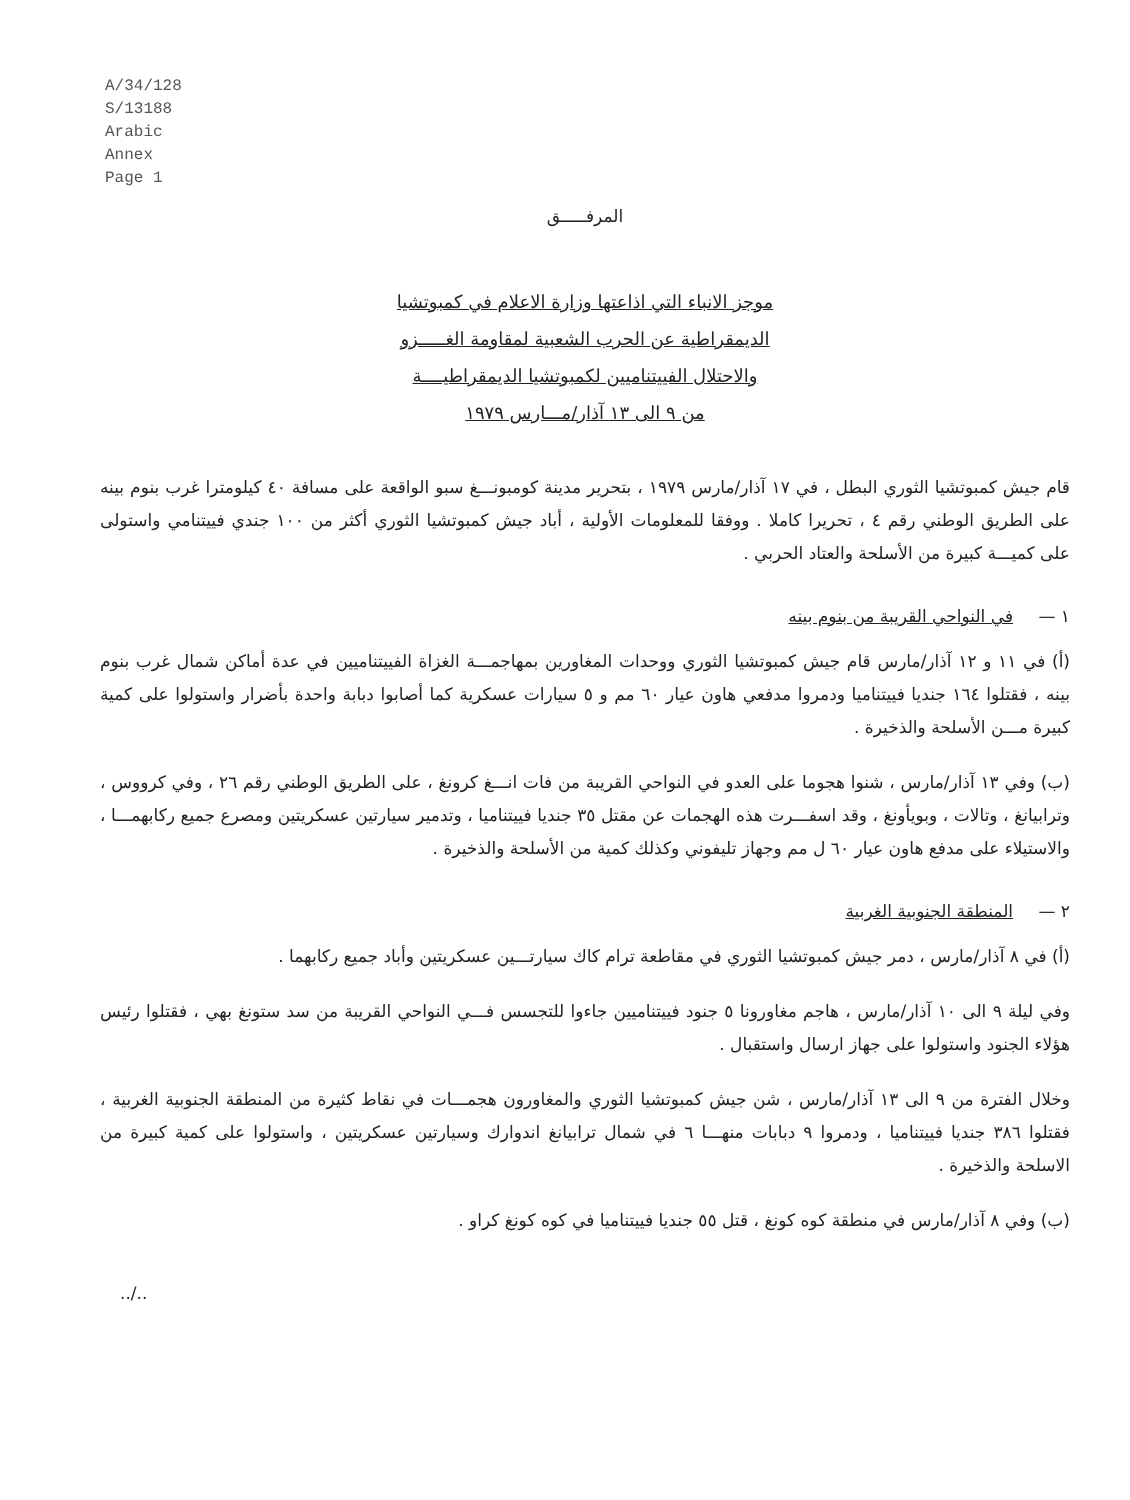A/34/128
S/13188
Arabic
Annex
Page 1
المرفـــــق
موجز الانباء التي اذاعتها وزارة الاعلام في كمبوتشيا
الديمقراطية عن الحرب الشعبية لمقاومة الغـــــزو
والاحتلال الفييتناميين لكمبوتشيا الديمقراطيــــة
من ٩ الى ١٣ آذار/مـــارس ١٩٧٩
قام جيش كمبوتشيا الثوري البطل ، في ١٧ آذار/مارس ١٩٧٩ ، بتحرير مدينة كومبونـــغ سبو الواقعة على مسافة ٤٠ كيلومترا غرب بنوم بينه على الطريق الوطني رقم ٤ ، تحريرا كاملا . ووفقا للمعلومات الأولية ، أباد جيش كمبوتشيا الثوري أكثر من ١٠٠ جندي فييتنامي واستولى على كميـــة كبيرة من الأسلحة والعتاد الحربي .
١ — في النواحي القريبة من بنوم بينه
(أ) في ١١ و ١٢ آذار/مارس قام جيش كمبوتشيا الثوري ووحدات المغاورين بمهاجمـــة الغزاة الفييتناميين في عدة أماكن شمال غرب بنوم بينه ، فقتلوا ١٦٤ جنديا فييتناميا ودمروا مدفعي هاون عيار ٦٠ مم و ٥ سيارات عسكرية كما أصابوا دبابة واحدة بأضرار واستولوا على كمية كبيرة مـــن الأسلحة والذخيرة .
(ب) وفي ١٣ آذار/مارس ، شنوا هجوما على العدو في النواحي القريبة من فات انـــغ كرونغ ، على الطريق الوطني رقم ٢٦ ، وفي كرووس ، وترابيانغ ، وتالات ، وبويأونغ ، وقد اسفـــرت هذه الهجمات عن مقتل ٣٥ جنديا فييتناميا ، وتدمير سيارتين عسكريتين ومصرع جميع ركابهمـــا ، والاستيلاء على مدفع هاون عيار ٦٠ ل مم وجهاز تليفوني وكذلك كمية من الأسلحة والذخيرة .
٢ — المنطقة الجنوبية الغربية
(أ) في ٨ آذار/مارس ، دمر جيش كمبوتشيا الثوري في مقاطعة ترام كاك سيارتـــين عسكريتين وأباد جميع ركابهما .
وفي ليلة ٩ الى ١٠ آذار/مارس ، هاجم مغاورونا ٥ جنود فييتناميين جاءوا للتجسس فـــي النواحي القريبة من سد ستونغ بهي ، فقتلوا رئيس هؤلاء الجنود واستولوا على جهاز ارسال واستقبال .
وخلال الفترة من ٩ الى ١٣ آذار/مارس ، شن جيش كمبوتشيا الثوري والمغاورون هجمـــات في نقاط كثيرة من المنطقة الجنوبية الغربية ، فقتلوا ٣٨٦ جنديا فييتناميا ، ودمروا ٩ دبابات منهـــا ٦ في شمال ترابيانغ اندوارك وسيارتين عسكريتين ، واستولوا على كمية كبيرة من الاسلحة والذخيرة .
(ب) وفي ٨ آذار/مارس في منطقة كوه كونغ ، قتل ٥٥ جنديا فييتناميا في كوه كونغ كراو .
../..